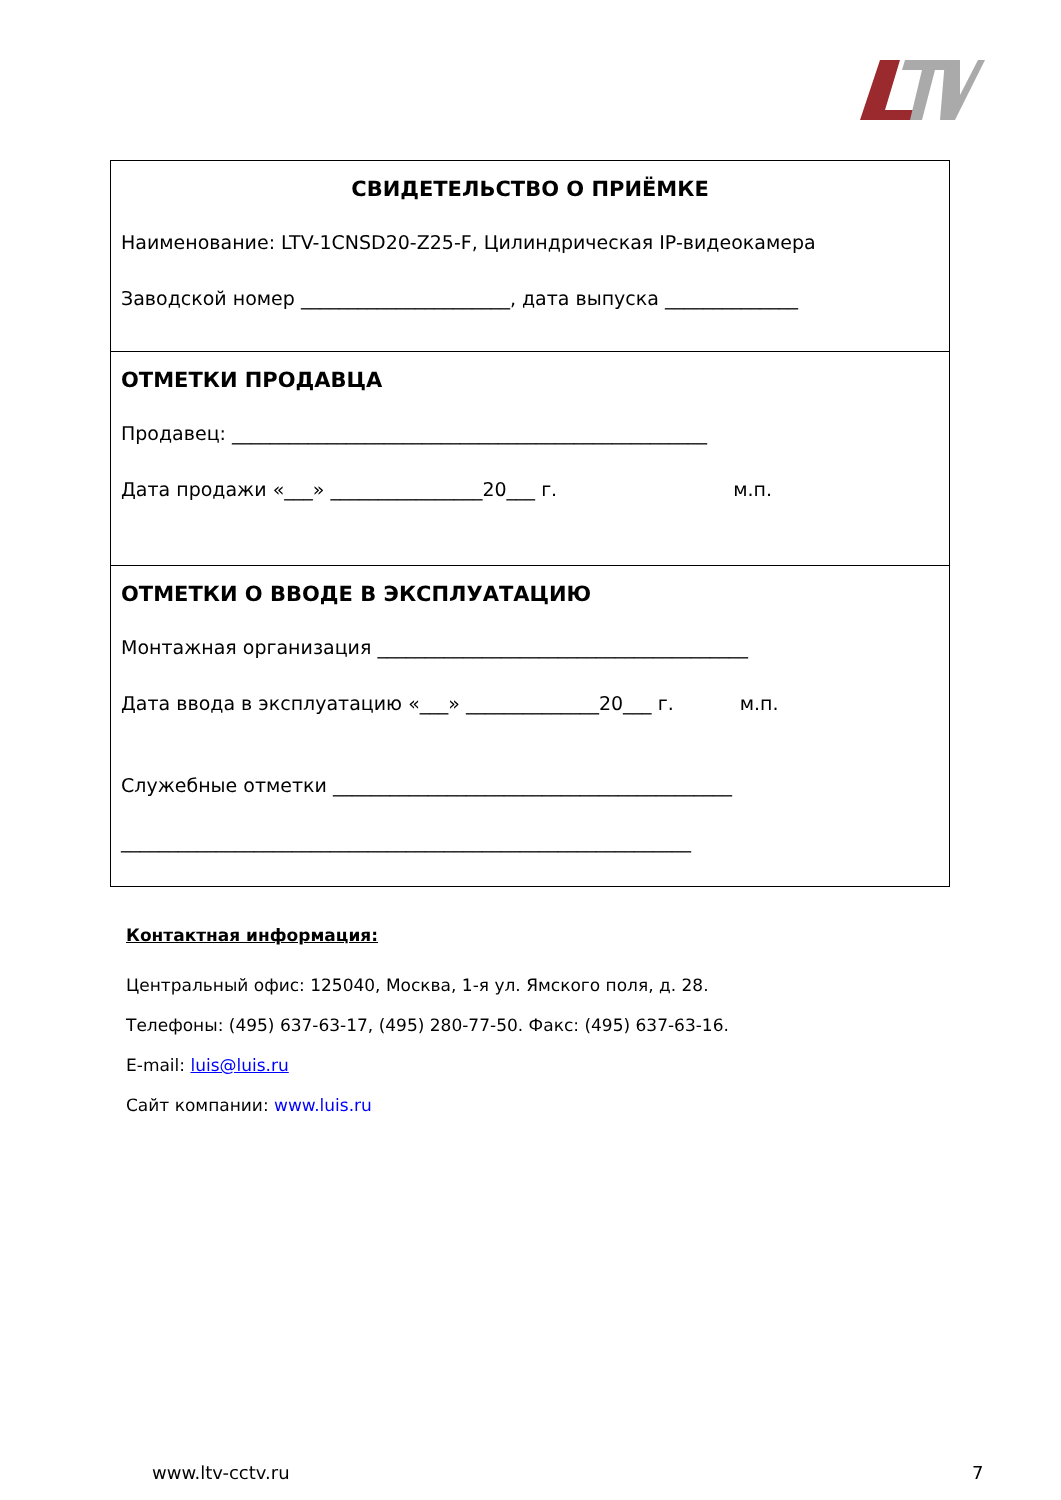СВИДЕТЕЛЬСТВО О ПРИЁМКЕ
Наименование: LTV-1CNSD20-Z25-F, Цилиндрическая IP-видеокамера
Заводской номер ______________________, дата выпуска ______________
ОТМЕТКИ ПРОДАВЦА
Продавец: __________________________________________________
Дата продажи «___» ________________20___ г. м.п.
ОТМЕТКИ О ВВОДЕ В ЭКСПЛУАТАЦИЮ
Монтажная организация _______________________________________
Дата ввода в эксплуатацию «___» ______________20___ г. м.п.
Служебные отметки __________________________________________
____________________________________________________________
Контактная информация:
Центральный офис: 125040, Москва, 1-я ул. Ямского поля, д. 28.
Телефоны: (495) 637-63-17, (495) 280-77-50. Факс: (495) 637-63-16.
E-mail: luis@luis.ru
Сайт компании: www.luis.ru
www.ltv-cctv.ru 7